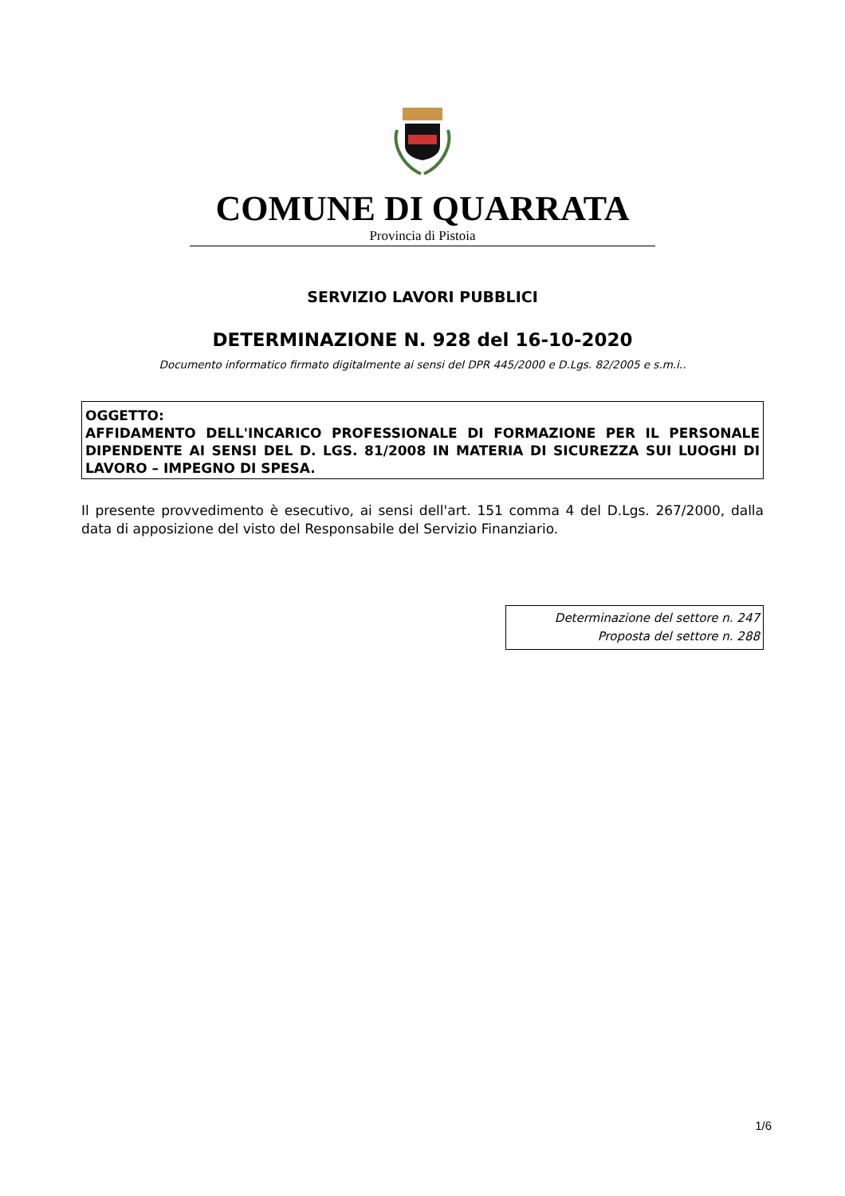COMUNE DI QUARRATA
Provincia di Pistoia
SERVIZIO LAVORI PUBBLICI
DETERMINAZIONE N. 928 del 16-10-2020
Documento informatico firmato digitalmente ai sensi del DPR 445/2000 e D.Lgs. 82/2005 e s.m.i..
OGGETTO:
AFFIDAMENTO DELL'INCARICO PROFESSIONALE DI FORMAZIONE PER IL PERSONALE DIPENDENTE AI SENSI DEL D. LGS. 81/2008 IN MATERIA DI SICUREZZA SUI LUOGHI DI LAVORO – IMPEGNO DI SPESA.
Il presente provvedimento è esecutivo, ai sensi dell'art. 151 comma 4 del D.Lgs. 267/2000, dalla data di apposizione del visto del Responsabile del Servizio Finanziario.
Determinazione del settore n. 247
Proposta del settore n. 288
1/6